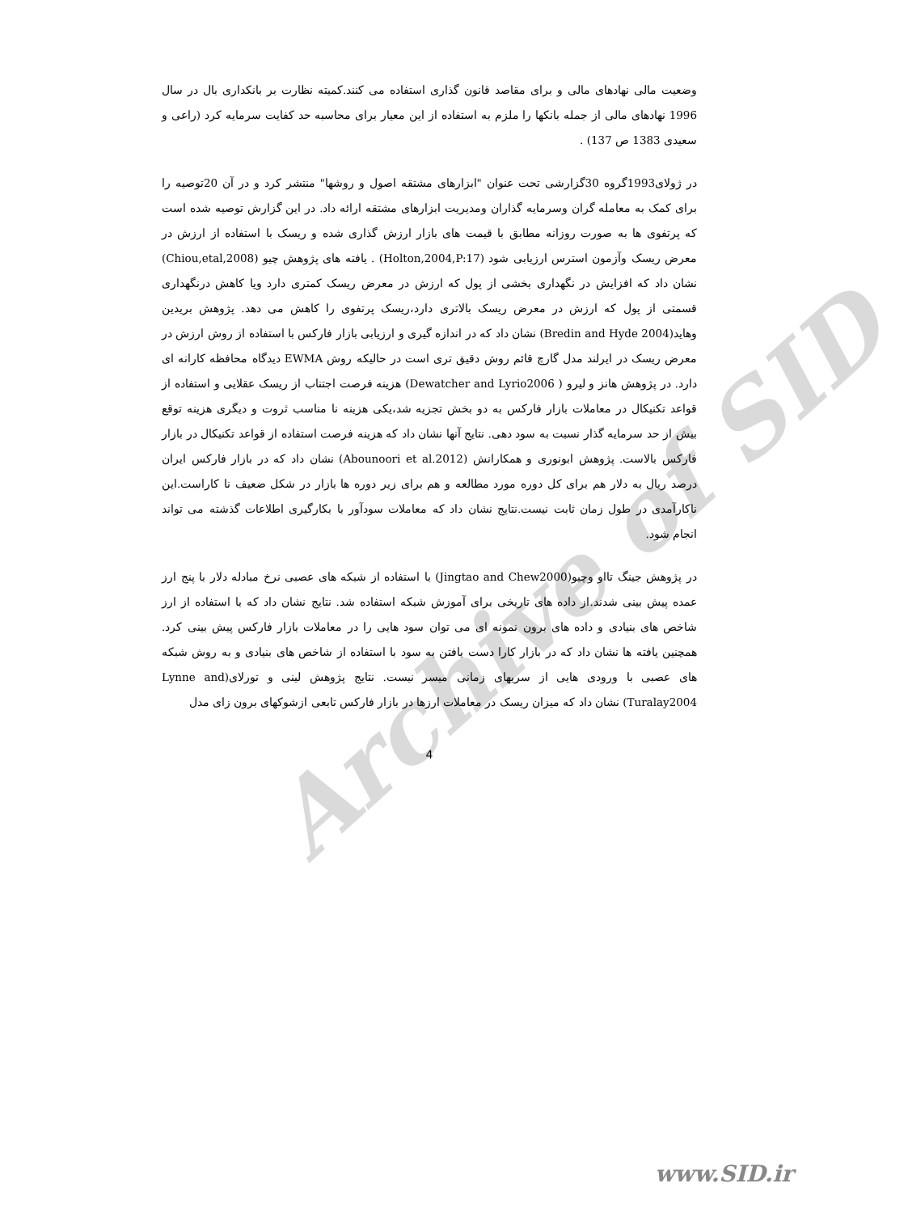Archive of SID
وضعیت مالی نهادهای مالی و برای مقاصد قانون گذاری استفاده می کنند.کمیته نظارت بر بانکداری بال در سال 1996 نهادهای مالی از جمله بانکها را ملزم به استفاده از این معیار برای محاسبه حد کفایت سرمایه کرد (راعی و سعیدی 1383 ص 137) .
در ژولای1993گروه 30گزارشی تحت عنوان "ابزارهای مشتقه اصول و روشها" منتشر کرد و در آن 20توصیه را برای کمک به معامله گران وسرمایه گذاران ومدیریت ابزارهای مشتقه ارائه داد. در این گزارش توصیه شده است که پرتفوی ها به صورت روزانه مطابق با قیمت های بازار ارزش گذاری شده و ریسک با استفاده از ارزش در معرض ریسک وآزمون استرس ارزیابی شود (Holton,2004,P:17) . یافته های پژوهش چیو (Chiou,etal,2008) نشان داد که افزایش در نگهداری بخشی از پول که ارزش در معرض ریسک کمتری دارد ویا کاهش درنگهداری قسمتی از پول که ارزش در معرض ریسک بالاتری دارد،ریسک پرتفوی را کاهش می دهد. پژوهش بریدین وهاید(Bredin and Hyde 2004) نشان داد که در اندازه گیری و ارزیابی بازار فارکس با استفاده از روش ارزش در معرض ریسک در ایرلند مدل گارچ قائم روش دقیق تری است در حالیکه روش EWMA دیدگاه محافظه کارانه ای دارد. در پژوهش هانز و لیرو ( Dewatcher and Lyrio2006) هزینه فرصت اجتناب از ریسک عقلایی و استفاده از قواعد تکنیکال در معاملات بازار فارکس به دو بخش تجزیه شد،یکی هزینه نا مناسب ثروت و دیگری هزینه توقع بیش از حد سرمایه گذار نسبت به سود دهی. نتایج آنها نشان داد که هزینه فرصت استفاده از قواعد تکنیکال در بازار فارکس بالاست. پژوهش ابونوری و همکارانش (Abounoori et al.2012) نشان داد که در بازار فارکس ایران درصد ریال به دلار هم برای کل دوره مورد مطالعه و هم برای زیر دوره ها بازار در شکل ضعیف نا کاراست.این ناکارآمدی در طول زمان ثابت نیست.نتایج نشان داد که معاملات سودآور با بکارگیری اطلاعات گذشته می تواند انجام شود.
در پژوهش جینگ تااو وچیو(Jingtao and Chew2000) با استفاده از شبکه های عصبی نرخ مبادله دلار با پنج ارز عمده پیش بینی شدند.از داده های تاریخی برای آموزش شبکه استفاده شد. نتایج نشان داد که با استفاده از ارز شاخص های بنیادی و داده های برون نمونه ای می توان سود هایی را در معاملات بازار فارکس پیش بینی کرد. همچنین یافته ها نشان داد که در بازار کارا دست یافتن به سود با استفاده از شاخص های بنیادی و به روش شبکه های عصبی با ورودی هایی از سریهای زمانی میسر نیست. نتایج پژوهش لینی و تورلای(Lynne and Turalay2004) نشان داد که میزان ریسک در معاملات ارزها در بازار فارکس تابعی ازشوکهای برون زای مدل
4
www.SID.ir